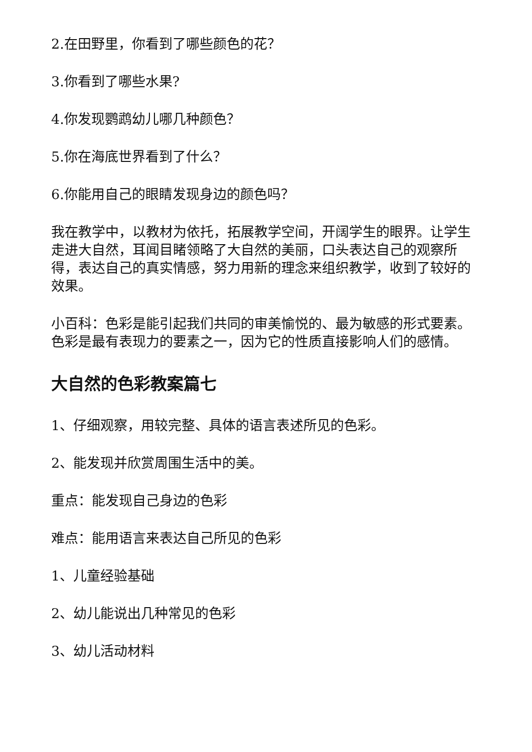2.在田野里，你看到了哪些颜色的花？
3.你看到了哪些水果?
4.你发现鹦鹉幼儿哪几种颜色？
5.你在海底世界看到了什么？
6.你能用自己的眼睛发现身边的颜色吗？
我在教学中，以教材为依托，拓展教学空间，开阔学生的眼界。让学生走进大自然，耳闻目睹领略了大自然的美丽，口头表达自己的观察所得，表达自己的真实情感，努力用新的理念来组织教学，收到了较好的效果。
小百科：色彩是能引起我们共同的审美愉悦的、最为敏感的形式要素。色彩是最有表现力的要素之一，因为它的性质直接影响人们的感情。
大自然的色彩教案篇七
1、仔细观察，用较完整、具体的语言表述所见的色彩。
2、能发现并欣赏周围生活中的美。
重点：能发现自己身边的色彩
难点：能用语言来表达自己所见的色彩
1、儿童经验基础
2、幼儿能说出几种常见的色彩
3、幼儿活动材料